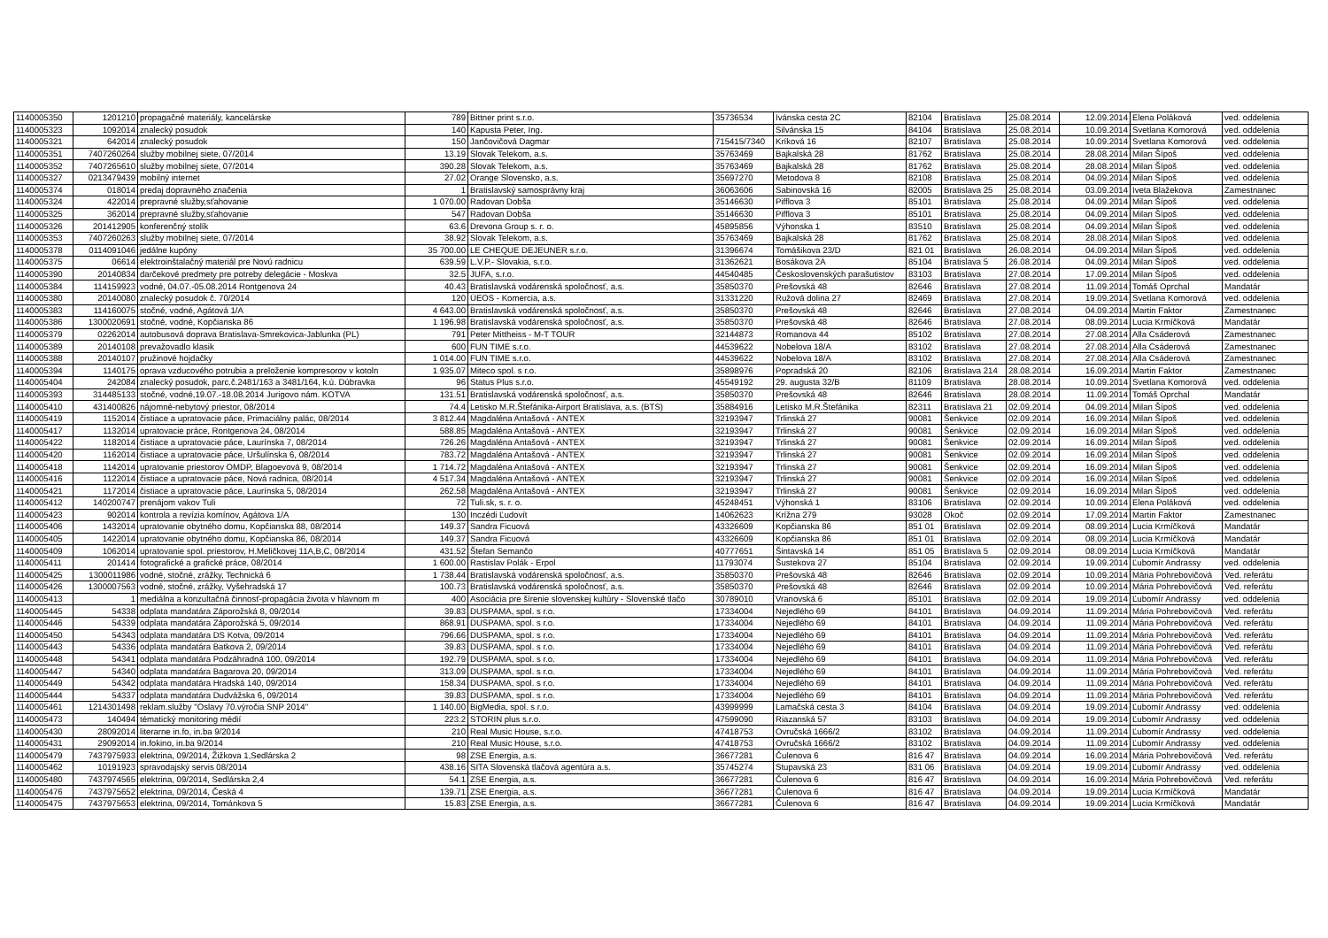| 1140005350 | 1201210 | propagačné materiály, kancelárske | 789 | Bittner print s.r.o. | 35736534 | Ivánska cesta 2C | 82104 | Bratislava | 25.08.2014 | 12.09.2014 | Elena Poláková | ved. oddelenia |
| 1140005323 | 1092014 | znalecký posudok | 140 | Kapusta Peter, Ing. | | Silvánska 15 | 84104 | Bratislava | 25.08.2014 | 10.09.2014 | Svetlana Komorová | ved. oddelenia |
| 1140005321 | 642014 | znalecký posudok | 150 | Jančovičová Dagmar | 715415/7340 | Kríková 16 | 82107 | Bratislava | 25.08.2014 | 10.09.2014 | Svetlana Komorová | ved. oddelenia |
| 1140005351 | 7407260264 | služby mobilnej siete, 07/2014 | 13.19 | Slovak Telekom, a.s. | 35763469 | Bajkalská 28 | 81762 | Bratislava | 25.08.2014 | 28.08.2014 | Milan Šípoš | ved. oddelenia |
| 1140005352 | 7407265610 | služby mobilnej siete, 07/2014 | 390.28 | Slovak Telekom, a.s. | 35763469 | Bajkalská 28 | 81762 | Bratislava | 25.08.2014 | 28.08.2014 | Milan Šípoš | ved. oddelenia |
| 1140005327 | 0213479439 | mobilný internet | 27.02 | Orange Slovensko, a.s. | 35697270 | Metodova 8 | 82108 | Bratislava | 25.08.2014 | 04.09.2014 | Milan Šípoš | ved. oddelenia |
| 1140005374 | 018014 | predaj dopravného značenia | 1 | Bratislavský samosprávny kraj | 36063606 | Sabinovská 16 | 82005 | Bratislava 25 | 25.08.2014 | 03.09.2014 | Iveta Blažekova | Zamestnanec |
| 1140005324 | 422014 | prepravné služby,sťahovanie | 1 070.00 | Radovan Dobša | 35146630 | Pifflova 3 | 85101 | Bratislava | 25.08.2014 | 04.09.2014 | Milan Šípoš | ved. oddelenia |
| 1140005325 | 362014 | prepravné služby,sťahovanie | 547 | Radovan Dobša | 35146630 | Pifflova 3 | 85101 | Bratislava | 25.08.2014 | 04.09.2014 | Milan Šípoš | ved. oddelenia |
| 1140005326 | 201412905 | konferenčný stolík | 63.6 | Drevona Group s. r. o. | 45895856 | Výhonska 1 | 83510 | Bratislava | 25.08.2014 | 04.09.2014 | Milan Šípoš | ved. oddelenia |
| 1140005353 | 7407260263 | služby mobilnej siete, 07/2014 | 38.92 | Slovak Telekom, a.s. | 35763469 | Bajkalská 28 | 81762 | Bratislava | 25.08.2014 | 28.08.2014 | Milan Šípoš | ved. oddelenia |
| 1140005378 | 0114091046 | jedálne kupóny | 35 700.00 | LE CHEQUE DEJEUNER s.r.o. | 31396674 | Tomášikova 23/D | 821 01 | Bratislava | 26.08.2014 | 04.09.2014 | Milan Šípoš | ved. oddelenia |
| 1140005375 | 06614 | elektroinštalačný materiál pre Novú radnicu | 639.59 | L.V.P.- Slovakia, s.r.o. | 31362621 | Bosákova 2A | 85104 | Bratislava 5 | 26.08.2014 | 04.09.2014 | Milan Šípoš | ved. oddelenia |
| 1140005390 | 20140834 | darčekové predmety pre potreby delegácie - Moskva | 32.5 | JUFA, s.r.o. | 44540485 | Československých parašutistov | 83103 | Bratislava | 27.08.2014 | 17.09.2014 | Milan Šípoš | ved. oddelenia |
| 1140005384 | 114159923 | vodné, 04.07.-05.08.2014 Rontgenova 24 | 40.43 | Bratislavská vodárenská spoločnosť, a.s. | 35850370 | Prešovská 48 | 82646 | Bratislava | 27.08.2014 | 11.09.2014 | Tomáš Oprchal | Mandatár |
| 1140005380 | 20140080 | znalecký posudok č. 70/2014 | 120 | ÚEOS - Komercia, a.s. | 31331220 | Ružová dolina 27 | 82469 | Bratislava | 27.08.2014 | 19.09.2014 | Svetlana Komorová | ved. oddelenia |
| 1140005383 | 114160075 | stočné, vodné, Agátová 1/A | 4 643.00 | Bratislavská vodárenská spoločnosť, a.s. | 35850370 | Prešovská 48 | 82646 | Bratislava | 27.08.2014 | 04.09.2014 | Martin Faktor | Zamestnanec |
| 1140005386 | 1300020691 | stočné, vodné, Kopčianska 86 | 1 196.98 | Bratislavská vodárenská spoločnosť, a.s. | 35850370 | Prešovská 48 | 82646 | Bratislava | 27.08.2014 | 08.09.2014 | Lucia Krmíčková | Mandatár |
| 1140005379 | 02262014 | autobusová doprava Bratislava-Smrekovica-Jablunka (PL) | 791 | Peter Mittheiss - M-T TOUR | 32144873 | Romanova 44 | 85102 | Bratislava | 27.08.2014 | 27.08.2014 | Alla Csáderová | Zamestnanec |
| 1140005389 | 20140108 | prevažovadlo klasik | 600 | FUN TIME s.r.o. | 44539622 | Nobelova 18/A | 83102 | Bratislava | 27.08.2014 | 27.08.2014 | Alla Csáderová | Zamestnanec |
| 1140005388 | 20140107 | pružinové hojdačky | 1 014.00 | FUN TIME s.r.o. | 44539622 | Nobelova 18/A | 83102 | Bratislava | 27.08.2014 | 27.08.2014 | Alla Csáderová | Zamestnanec |
| 1140005394 | 1140175 | oprava vzducového potrubia a preloženie kompresorov v kotoln | 1 935.07 | Miteco spol. s r.o. | 35898976 | Popradská 20 | 82106 | Bratislava 214 | 28.08.2014 | 16.09.2014 | Martin Faktor | Zamestnanec |
| 1140005404 | 242084 | znalecký posudok, parc.č.2481/163 a 3481/164, k.ú. Dúbravka | 96 | Status Plus s.r.o. | 45549192 | 29. augusta 32/B | 81109 | Bratislava | 28.08.2014 | 10.09.2014 | Svetlana Komorová | ved. oddelenia |
| 1140005393 | 314485133 | stočné, vodné,19.07.-18.08.2014 Jurigovo nám. KOTVA | 131.51 | Bratislavská vodárenská spoločnosť, a.s. | 35850370 | Prešovská 48 | 82646 | Bratislava | 28.08.2014 | 11.09.2014 | Tomáš Oprchal | Mandatár |
| 1140005410 | 431400826 | nájomné-nebytový priestor, 08/2014 | 74.4 | Letisko M.R.Štefánika-Airport Bratislava, a.s. (BTS) | 35884916 | Letisko M.R.Štefánika | 82311 | Bratislava 21 | 02.09.2014 | 04.09.2014 | Milan Šípoš | ved. oddelenia |
| 1140005419 | 1152014 | čistiace a upratovacie páce, Primaciálny palác, 08/2014 | 3 812.44 | Magdaléna Antašová - ANTEX | 32193947 | Trlinská 27 | 90081 | Šenkvice | 02.09.2014 | 16.09.2014 | Milan Šípoš | ved. oddelenia |
| 1140005417 | 1132014 | upratovacie práce, Rontgenova 24, 08/2014 | 588.85 | Magdaléna Antašová - ANTEX | 32193947 | Trlinská 27 | 90081 | Šenkvice | 02.09.2014 | 16.09.2014 | Milan Šípoš | ved. oddelenia |
| 1140005422 | 1182014 | čistiace a upratovacie páce, Laurínska 7, 08/2014 | 726.26 | Magdaléna Antašová - ANTEX | 32193947 | Trlinská 27 | 90081 | Šenkvice | 02.09.2014 | 16.09.2014 | Milan Šípoš | ved. oddelenia |
| 1140005420 | 1162014 | čistiace a upratovacie páce, Uršulínska 6, 08/2014 | 783.72 | Magdaléna Antašová - ANTEX | 32193947 | Trlinská 27 | 90081 | Šenkvice | 02.09.2014 | 16.09.2014 | Milan Šípoš | ved. oddelenia |
| 1140005418 | 1142014 | upratovanie priestorov OMDP, Blagoevová 9, 08/2014 | 1 714.72 | Magdaléna Antašová - ANTEX | 32193947 | Trlinská 27 | 90081 | Šenkvice | 02.09.2014 | 16.09.2014 | Milan Šípoš | ved. oddelenia |
| 1140005416 | 1122014 | čistiace a upratovacie páce, Nová radnica, 08/2014 | 4 517.34 | Magdaléna Antašová - ANTEX | 32193947 | Trlinská 27 | 90081 | Šenkvice | 02.09.2014 | 16.09.2014 | Milan Šípoš | ved. oddelenia |
| 1140005421 | 1172014 | čistiace a upratovacie páce, Laurínska 5, 08/2014 | 262.58 | Magdaléna Antašová - ANTEX | 32193947 | Trlinská 27 | 90081 | Šenkvice | 02.09.2014 | 16.09.2014 | Milan Šípoš | ved. oddelenia |
| 1140005412 | 140200747 | prenájom vakov Tuli | 72 | Tuli.sk, s. r. o. | 45248451 | Výhonská 1 | 83106 | Bratislava | 02.09.2014 | 10.09.2014 | Elena Poláková | ved. oddelenia |
| 1140005423 | 902014 | kontrola a revízia komínov, Agátova 1/A | 130 | Inczédi Ľudovít | 14062623 | Krížna 279 | 93028 | Okoč | 02.09.2014 | 17.09.2014 | Martin Faktor | Zamestnanec |
| 1140005406 | 1432014 | upratovanie obytného domu, Kopčianska 88, 08/2014 | 149.37 | Sandra Ficuová | 43326609 | Kopčianska 86 | 851 01 | Bratislava | 02.09.2014 | 08.09.2014 | Lucia Krmíčková | Mandatár |
| 1140005405 | 1422014 | upratovanie obytného domu, Kopčianska 86, 08/2014 | 149.37 | Sandra Ficuová | 43326609 | Kopčianska 86 | 851 01 | Bratislava | 02.09.2014 | 08.09.2014 | Lucia Krmíčková | Mandatár |
| 1140005409 | 1062014 | upratovanie spol. priestorov, H.Meličkovej 11A,B,C, 08/2014 | 431.52 | Štefan Semančo | 40777651 | Šintavská 14 | 851 05 | Bratislava 5 | 02.09.2014 | 08.09.2014 | Lucia Krmíčková | Mandatár |
| 1140005411 | 201414 | fotografické a grafické práce, 08/2014 | 1 600.00 | Rastislav Polák - Erpol | 11793074 | Šustekova 27 | 85104 | Bratislava | 02.09.2014 | 19.09.2014 | Ľubomír Andrassy | ved. oddelenia |
| 1140005425 | 1300011986 | vodné, stočné, zrážky, Technická 6 | 1 738.44 | Bratislavská vodárenská spoločnosť, a.s. | 35850370 | Prešovská 48 | 82646 | Bratislava | 02.09.2014 | 10.09.2014 | Mária Pohrebovičová | Ved. referátu |
| 1140005426 | 1300007563 | vodné, stočné, zrážky, Vyšehradská 17 | 100.73 | Bratislavská vodárenská spoločnosť, a.s. | 35850370 | Prešovská 48 | 82646 | Bratislava | 02.09.2014 | 10.09.2014 | Mária Pohrebovičová | Ved. referátu |
| 1140005413 | 1 | mediálna a konzultačná činnosť-propagácia života v hlavnom m | 400 | Asociácia pre šírenie slovenskej kultúry - Slovenské tlačo | 30789010 | Vranovská 6 | 85101 | Bratislava | 02.09.2014 | 19.09.2014 | Ľubomír Andrassy | ved. oddelenia |
| 1140005445 | 54338 | odplata mandatára Záporožská 8, 09/2014 | 39.83 | DUSPAMA, spol. s r.o. | 17334004 | Nejedlého 69 | 84101 | Bratislava | 04.09.2014 | 11.09.2014 | Mária Pohrebovičová | Ved. referátu |
| 1140005446 | 54339 | odplata mandatára Záporožská 5, 09/2014 | 868.91 | DUSPAMA, spol. s r.o. | 17334004 | Nejedlého 69 | 84101 | Bratislava | 04.09.2014 | 11.09.2014 | Mária Pohrebovičová | Ved. referátu |
| 1140005450 | 54343 | odplata mandatára DS Kotva, 09/2014 | 796.66 | DUSPAMA, spol. s r.o. | 17334004 | Nejedlého 69 | 84101 | Bratislava | 04.09.2014 | 11.09.2014 | Mária Pohrebovičová | Ved. referátu |
| 1140005443 | 54336 | odplata mandatára Batkova 2, 09/2014 | 39.83 | DUSPAMA, spol. s r.o. | 17334004 | Nejedlého 69 | 84101 | Bratislava | 04.09.2014 | 11.09.2014 | Mária Pohrebovičová | Ved. referátu |
| 1140005448 | 54341 | odplata mandatára Podzáhradná 100, 09/2014 | 192.79 | DUSPAMA, spol. s r.o. | 17334004 | Nejedlého 69 | 84101 | Bratislava | 04.09.2014 | 11.09.2014 | Mária Pohrebovičová | Ved. referátu |
| 1140005447 | 54340 | odplata mandatára Bagarova 20, 09/2014 | 313.09 | DUSPAMA, spol. s r.o. | 17334004 | Nejedlého 69 | 84101 | Bratislava | 04.09.2014 | 11.09.2014 | Mária Pohrebovičová | Ved. referátu |
| 1140005449 | 54342 | odplata mandatára Hradská 140, 09/2014 | 158.34 | DUSPAMA, spol. s r.o. | 17334004 | Nejedlého 69 | 84101 | Bratislava | 04.09.2014 | 11.09.2014 | Mária Pohrebovičová | Ved. referátu |
| 1140005444 | 54337 | odplata mandatára Dudvážska 6, 09/2014 | 39.83 | DUSPAMA, spol. s r.o. | 17334004 | Nejedlého 69 | 84101 | Bratislava | 04.09.2014 | 11.09.2014 | Mária Pohrebovičová | Ved. referátu |
| 1140005461 | 1214301498 | reklam.služby "Oslavy 70.výročia SNP 2014" | 1 140.00 | BigMedia, spol. s r.o. | 43999999 | Lamačská cesta 3 | 84104 | Bratislava | 04.09.2014 | 19.09.2014 | Ľubomír Andrassy | ved. oddelenia |
| 1140005473 | 140494 | tématický monitoring médií | 223.2 | STORIN plus s.r.o. | 47599090 | Riazanská 57 | 83103 | Bratislava | 04.09.2014 | 19.09.2014 | Ľubomír Andrassy | ved. oddelenia |
| 1140005430 | 28092014 | literarne in.fo, in.ba 9/2014 | 210 | Real Music House, s.r.o. | 47418753 | Ovručská 1666/2 | 83102 | Bratislava | 04.09.2014 | 11.09.2014 | Ľubomír Andrassy | ved. oddelenia |
| 1140005431 | 29092014 | in.fokino, in.ba 9/2014 | 210 | Real Music House, s.r.o. | 47418753 | Ovručská 1666/2 | 83102 | Bratislava | 04.09.2014 | 11.09.2014 | Ľubomír Andrassy | ved. oddelenia |
| 1140005479 | 7437975933 | elektrina, 09/2014, Žižkova 1,Sedlárska 2 | 98 | ZSE Energia, a.s. | 36677281 | Čulenova 6 | 816 47 | Bratislava | 04.09.2014 | 16.09.2014 | Mária Pohrebovičová | Ved. referátu |
| 1140005462 | 10191923 | spravodajský servis 08/2014 | 438.16 | SITA Slovenská tlačová agentúra a.s. | 35745274 | Stupavská 23 | 831 06 | Bratislava | 04.09.2014 | 19.09.2014 | Ľubomír Andrassy | ved. oddelenia |
| 1140005480 | 7437974565 | elektrina, 09/2014, Sedlárska 2,4 | 54.1 | ZSE Energia, a.s. | 36677281 | Čulenova 6 | 816 47 | Bratislava | 04.09.2014 | 16.09.2014 | Mária Pohrebovičová | Ved. referátu |
| 1140005476 | 7437975652 | elektrina, 09/2014, Česká 4 | 139.71 | ZSE Energia, a.s. | 36677281 | Čulenova 6 | 816 47 | Bratislava | 04.09.2014 | 19.09.2014 | Lucia Krmíčková | Mandatár |
| 1140005475 | 7437975653 | elektrina, 09/2014, Tománkova 5 | 15.83 | ZSE Energia, a.s. | 36677281 | Čulenova 6 | 816 47 | Bratislava | 04.09.2014 | 19.09.2014 | Lucia Krmíčková | Mandatár |